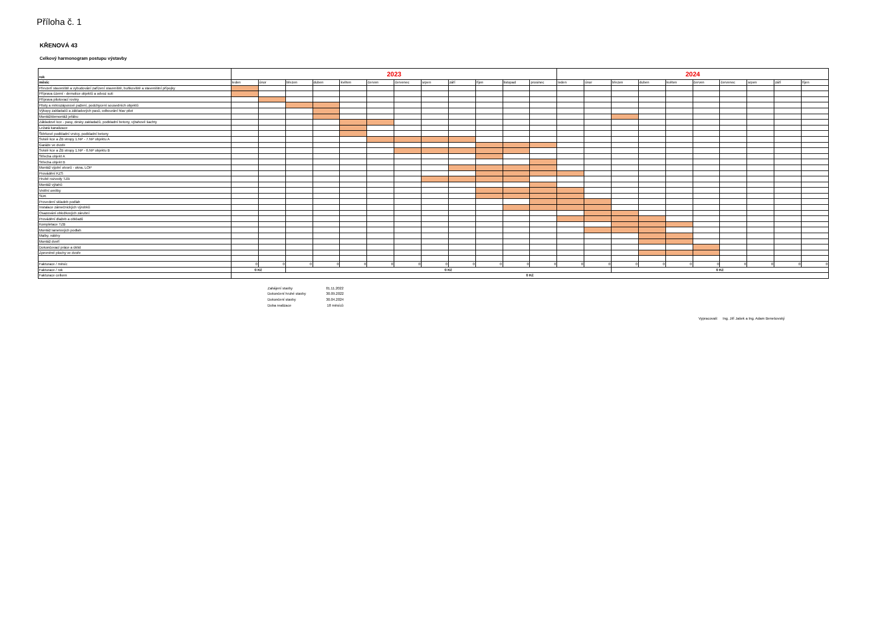Příloha č. 1
KŘENOVÁ 43
Celkový harmonogram postupu výstavby
| rok | 2023 | | | | | | | | | | | | 2024 | | | | | | | | | |
| --- | --- | --- | --- | --- | --- | --- | --- | --- | --- | --- | --- | --- | --- | --- | --- | --- | --- | --- | --- | --- | --- | --- |
| měsíc | leden | únor | březen | duben | květen | červen | červenec | srpen | září | říjen | listopad | prosinec | leden | únor | březen | duben | květen | červen | červenec | srpen | září | říjen |
| Převzetí staveniště a vybudování zařízení staveniště, buňkoviště a staveništní přípojky | | | | | | | | | | | | | | | | | | | | | | |
| Příprava území - demolice objektů a odvoz suti | | | | | | | | | | | | | | | | | | | | | | |
| Příprava pilotovací roviny | | | | | | | | | | | | | | | | | | | | | | |
| Piloty a mikrozáporové pažení, podchycení sousedních objektů | | | | | | | | | | | | | | | | | | | | | | |
| Výkopy zakladačů a základových pasů, odbourání hlav pilot | | | | | | | | | | | | | | | | | | | | | | |
| Montáž/demontáž jeřábu | | | | | | | | | | | | | | | | | | | | | | |
| Základové kce - pasy, desky zakladačů, podkladní betony, výtahové šachty | | | | | | | | | | | | | | | | | | | | | | |
| Ležatá kanalizace | | | | | | | | | | | | | | | | | | | | | | |
| Štěrkové podkladní vrstvy, podkladní betony | | | | | | | | | | | | | | | | | | | | | | |
| Svislé kce a ŽB stropy 1.NP - 7.NP objektu A | | | | | | | | | | | | | | | | | | | | | | |
| Garáže ve dvoře | | | | | | | | | | | | | | | | | | | | | | |
| Svislé kce a ŽB stropy 1.NP - 6.NP objektu B | | | | | | | | | | | | | | | | | | | | | | |
| Střecha objekt A | | | | | | | | | | | | | | | | | | | | | | |
| Střecha objekt B | | | | | | | | | | | | | | | | | | | | | | |
| Montáž výplní otvorů - okna, LOP | | | | | | | | | | | | | | | | | | | | | | |
| Provádění KZS | | | | | | | | | | | | | | | | | | | | | | |
| Hrubé rozvody TZB | | | | | | | | | | | | | | | | | | | | | | |
| Montáž výtahů | | | | | | | | | | | | | | | | | | | | | | |
| Vnitřní omítky | | | | | | | | | | | | | | | | | | | | | | |
| SDK | | | | | | | | | | | | | | | | | | | | | | |
| Provedení skladeb podlah | | | | | | | | | | | | | | | | | | | | | | |
| Instalace zámečnických výrobků | | | | | | | | | | | | | | | | | | | | | | |
| Osazování obložkových zárubní | | | | | | | | | | | | | | | | | | | | | | |
| Provádění dlažeb a obkladů | | | | | | | | | | | | | | | | | | | | | | |
| Kompletace TZB | | | | | | | | | | | | | | | | | | | | | | |
| Montáž lamelových podlah | | | | | | | | | | | | | | | | | | | | | | |
| Malby, nátěry | | | | | | | | | | | | | | | | | | | | | | |
| Montáž dveří | | | | | | | | | | | | | | | | | | | | | | |
| Dokončovací práce a úklid | | | | | | | | | | | | | | | | | | | | | | |
| Zpevněné plochy ve dvoře | | | | | | | | | | | | | | | | | | | | | | |
| Fakturace / měsíc | 0 | 0 | 0 | 0 | 0 | 0 | 0 | 0 | 0 | 0 | 0 | 0 | 0 | 0 | 0 | 0 | 0 | 0 | 0 | 0 | 0 | 0 |
| Fakturace / rok | 0 Kč | | 0 Kč | | | | | | | | | | | | 0 Kč | | | | | | | |
| Fakturace celkem | 0 Kč | | | | | | | | | | | | | | | | | | | | | |
Zahájení stavby 01.11.2022
Dokončení hruhé stavby 30.09.2022
Dokončení stavby 30.04.2024
Doba realizace 18 měsíců
Vypracovali: Ing. Jiří Jašek a Ing. Adam Benešovský